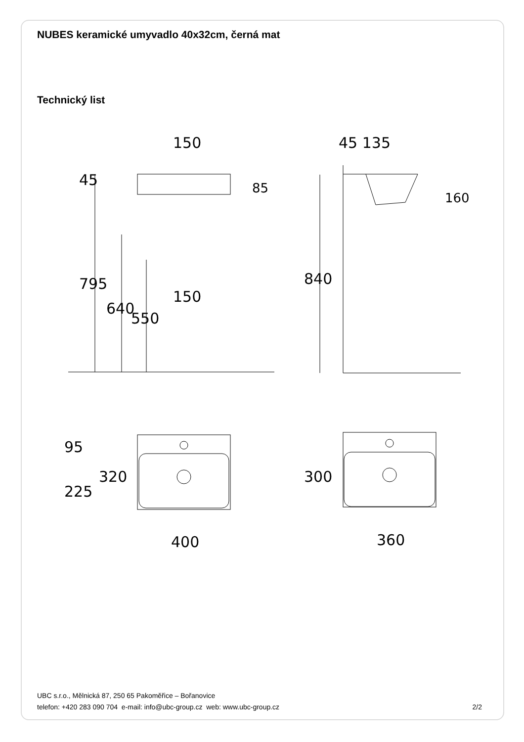NUBES keramické umyvadlo 40x32cm, černá mat
Technický list
150
45 135
150
400
360
85
160
45
795
640
550
840
95
225
320
300
UBC s.r.o., Mělnická 87, 250 65 Pakoměřice – Bořanovice
telefon: +420 283 090 704 e-mail: info@ubc-group.cz web: www.ubc-group.cz
2/2